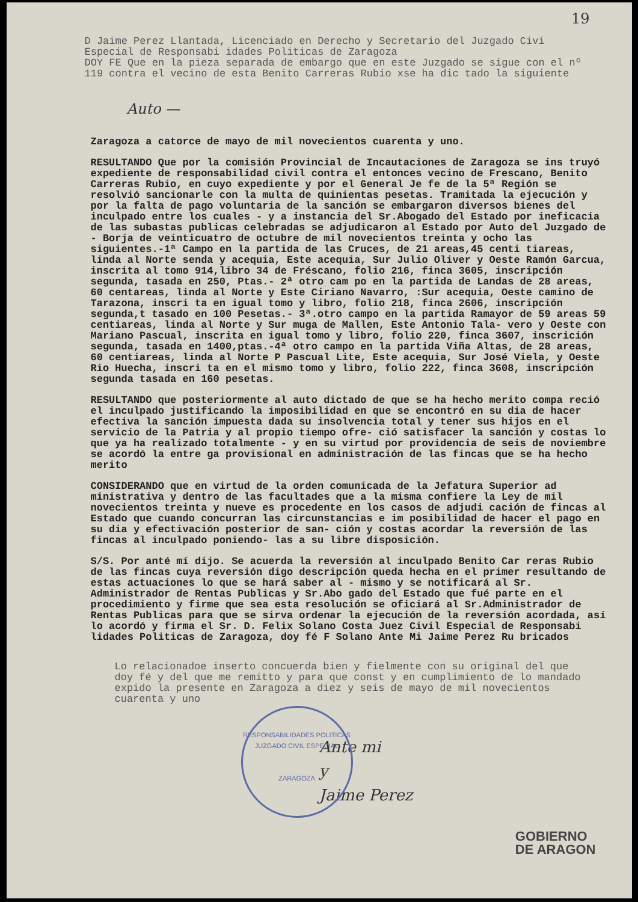19
D Jaime Perez Llantada, Licenciado en Derecho y Secretario del Juzgado Civi Especial de Responsabi idades Politicas de Zaragoza
DOY FE Que en la pieza separada de embargo que en este Juzgado se sigue con el nº 119 contra el vecino de esta Benito Carreras Rubio xse ha dic tado la siguiente
Auto —
Zaragoza a catorce de mayo de mil novecientos cuarenta y uno.
RESULTANDO Que por la comisión Provincial de Incautaciones de Zaragoza se ins truyó expediente de responsabilidad civil contra el entonces vecino de Frescano, Benito Carreras Rubio, en cuyo expediente y por el General Je fe de la 5ª Región se resolvió sancionarle con la multa de quinientas pesetas. Tramitada la ejecución y por la falta de pago voluntaria de la sanción se embargaron diversos bienes del inculpado entre los cuales - y a instancia del Sr.Abogado del Estado por ineficacia de las subastas publicas celebradas se adjudicaron al Estado por Auto del Juzgado de - Borja de veinticuatro de octubre de mil novecientos treinta y ocho las siguientes.-1ª Campo en la partida de las Cruces, de 21 areas,45 centi tiareas, linda al Norte senda y acequia, Este acequia, Sur Julio Oliver y Oeste Ramón Garcua, inscrita al tomo 914,libro 34 de Fréscano, folio 216, finca 3605, inscripción segunda, tasada en 250, Ptas.- 2ª otro cam po en la partida de Landas de 28 areas, 60 centareas, linda al Norte y Este Ciriano Navarro, :Sur acequia, Oeste camino de Tarazona, inscri ta en igual tomo y libro, folio 218, finca 2606, inscripción segunda,t tasado en 100 Pesetas.- 3ª.otro campo en la partida Ramayor de 59 areas 59 centiareas, linda al Norte y Sur muga de Mallen, Este Antonio Tala- vero y Oeste con Mariano Pascual, inscrita en igual tomo y libro, folio 220, finca 3607, inscrición segunda, tasada en 1400,ptas.-4ª otro campo en la partida Viña Altas, de 28 areas, 60 centiareas, linda al Norte P Pascual Lite, Este acequia, Sur José Viela, y Oeste Rio Huecha, inscri ta en el mismo tomo y libro, folio 222, finca 3608, inscripción segunda tasada en 160 pesetas.
RESULTANDO que posteriormente al auto dictado de que se ha hecho merito compa reció el inculpado justificando la imposibilidad en que se encontró en su dia de hacer efectiva la sanción impuesta dada su insolvencia total y tener sus hijos en el servicio de la Patria y al propio tiempo ofre- ció satisfacer la sanción y costas lo que ya ha realizado totalmente - y en su virtud por providencia de seis de noviembre se acordó la entre ga provisional en administración de las fincas que se ha hecho merito
CONSIDERANDO que en virtud de la orden comunicada de la Jefatura Superior ad ministrativa y dentro de las facultades que a la misma confiere la Ley de mil novecientos treinta y nueve es procedente en los casos de adjudi cación de fincas al Estado que cuando concurran las circunstancias e im posibilidad de hacer el pago en su dia y efectivación posterior de san- ción y costas acordar la reversión de las fincas al inculpado poniendo- las a su libre disposición.
S/S. Por anté mí dijo. Se acuerda la reversión al inculpado Benito Car reras Rubio de las fincas cuya reversión digo descripción queda hecha en el primer resultando de estas actuaciones lo que se hará saber al - mismo y se notificará al Sr. Administrador de Rentas Publicas y Sr.Abo gado del Estado que fué parte en el procedimiento y firme que sea esta resolución se oficiará al Sr.Administrador de Rentas Publicas para que se sirva ordenar la ejecución de la reversión acordada, así lo acordó y firma el Sr. D. Felix Solano Costa Juez Civil Especial de Responsabi lidades Politicas de Zaragoza, doy fé F Solano Ante Mi Jaime Perez Ru bricados
Lo relacionadoe inserto concuerda bien y fielmente con su original del que doy fé y del que me remitto y para que const y en cumplimiento de lo mandado expido la presente en Zaragoza a diez y seis de mayo de mil novecientos cuarenta y uno
Ante mi
y
Jaime Perez
RESPONSABILIDADES POLITICAS
JUZGADO CIVIL ESPECIAL
ZARAGOZA
GOBIERNO
DE ARAGON